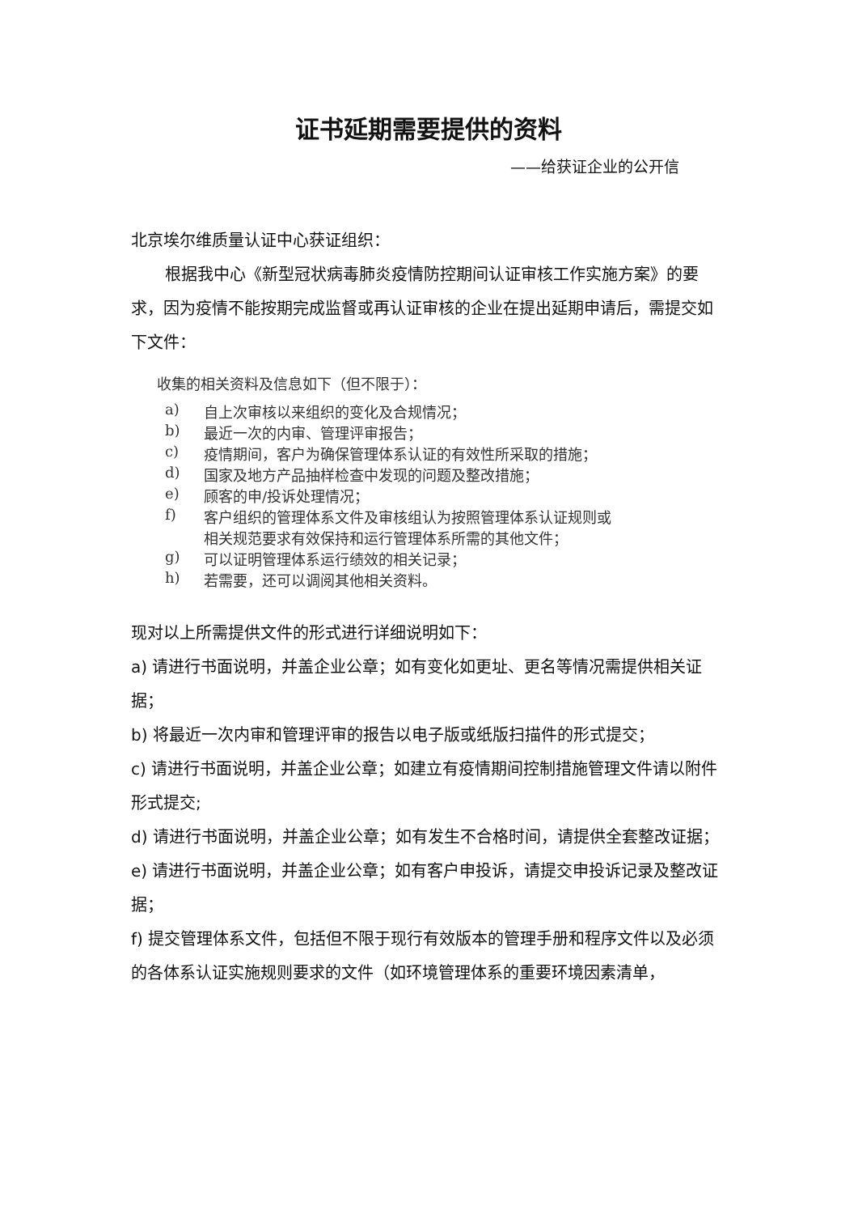证书延期需要提供的资料
——给获证企业的公开信
北京埃尔维质量认证中心获证组织：
根据我中心《新型冠状病毒肺炎疫情防控期间认证审核工作实施方案》的要求，因为疫情不能按期完成监督或再认证审核的企业在提出延期申请后，需提交如下文件：
收集的相关资料及信息如下（但不限于）：
a) 自上次审核以来组织的变化及合规情况；
b) 最近一次的内审、管理评审报告；
c) 疫情期间，客户为确保管理体系认证的有效性所采取的措施；
d) 国家及地方产品抽样检查中发现的问题及整改措施；
e) 顾客的申/投诉处理情况；
f) 客户组织的管理体系文件及审核组认为按照管理体系认证规则或
相关规范要求有效保持和运行管理体系所需的其他文件；
g) 可以证明管理体系运行绩效的相关记录；
h) 若需要，还可以调阅其他相关资料。
现对以上所需提供文件的形式进行详细说明如下：
a) 请进行书面说明，并盖企业公章；如有变化如更址、更名等情况需提供相关证据；
b) 将最近一次内审和管理评审的报告以电子版或纸版扫描件的形式提交；
c) 请进行书面说明，并盖企业公章；如建立有疫情期间控制措施管理文件请以附件形式提交;
d) 请进行书面说明，并盖企业公章；如有发生不合格时间，请提供全套整改证据；
e) 请进行书面说明，并盖企业公章；如有客户申投诉，请提交申投诉记录及整改证据；
f) 提交管理体系文件，包括但不限于现行有效版本的管理手册和程序文件以及必须的各体系认证实施规则要求的文件（如环境管理体系的重要环境因素清单，